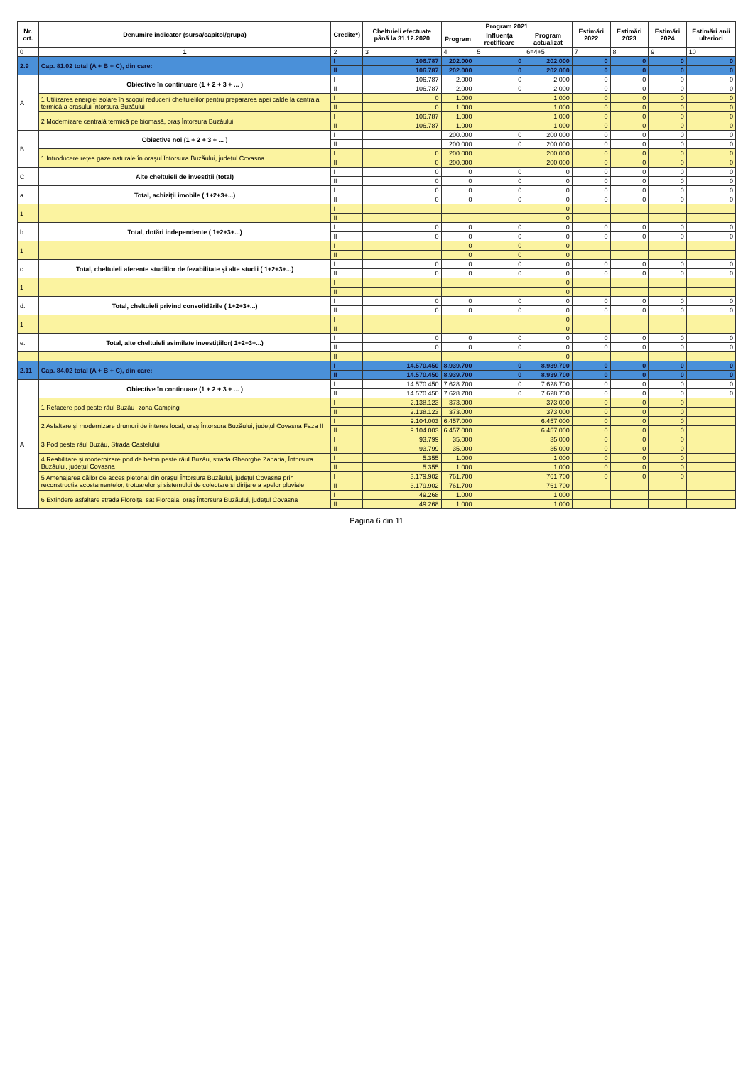| Nr. crt. | Denumire indicator (sursa/capitol/grupa) | Credite*) | Cheltuieli efectuate până la 31.12.2020 | Program 2021 | | | Estimări 2022 | Estimări 2023 | Estimări 2024 | Estimări anii ulteriori |
| --- | --- | --- | --- | --- | --- | --- | --- | --- | --- | --- |
| | | | | Program | Influența rectificare | Program actualizat | | | | |
| 0 | 1 | 2 | 3 | 4 | 5 | 6=4+5 | 7 | 8 | 9 | 10 |
| 2.9 | Cap. 81.02 total (A + B + C), din care: | I | 106.787 | 202.000 | 0 | 202.000 | 0 | 0 | 0 | 0 |
| | | II | 106.787 | 202.000 | 0 | 202.000 | 0 | 0 | 0 | 0 |
| A | Obiective în continuare (1 + 2 + 3 + ... ) | I | 106.787 | 2.000 | 0 | 2.000 | 0 | 0 | 0 | 0 |
| | | II | 106.787 | 2.000 | 0 | 2.000 | 0 | 0 | 0 | 0 |
| | 1 Utilizarea energiei solare în scopul reducerii cheltuielilor pentru prepararea apei calde la centrala termică a orașului Întorsura Buzăului | I | 0 | 1.000 | | 1.000 | 0 | 0 | 0 | 0 |
| | | II | 0 | 1.000 | | 1.000 | 0 | 0 | 0 | 0 |
| | 2 Modernizare centrală termică pe biomasă, oraș Întorsura Buzăului | I | 106.787 | 1.000 | | 1.000 | 0 | 0 | 0 | 0 |
| | | II | 106.787 | 1.000 | | 1.000 | 0 | 0 | 0 | 0 |
| B | Obiective noi (1 + 2 + 3 + ... ) | I | | 200.000 | 0 | 200.000 | 0 | 0 | 0 | 0 |
| | | II | | 200.000 | 0 | 200.000 | 0 | 0 | 0 | 0 |
| | 1 Introducere rețea gaze naturale în orașul Întorsura Buzăului, județul Covasna | I | 0 | 200.000 | | 200.000 | 0 | 0 | 0 | 0 |
| | | II | 0 | 200.000 | | 200.000 | 0 | 0 | 0 | 0 |
| C | Alte cheltuieli de investiții (total) | I | 0 | 0 | 0 | 0 | 0 | 0 | 0 | 0 |
| | | II | 0 | 0 | 0 | 0 | 0 | 0 | 0 | 0 |
| a. | Total, achiziții imobile ( 1+2+3+...) | I | 0 | 0 | 0 | 0 | 0 | 0 | 0 | 0 |
| | | II | 0 | 0 | 0 | 0 | 0 | 0 | 0 | 0 |
| 1 | | I | | | | 0 | | | | |
| | | II | | | | 0 | | | | |
| b. | Total, dotări independente ( 1+2+3+...) | I | 0 | 0 | 0 | 0 | 0 | 0 | 0 | 0 |
| | | II | 0 | 0 | 0 | 0 | 0 | 0 | 0 | 0 |
| 1 | | I | | 0 | 0 | 0 | | | | |
| | | II | | 0 | 0 | 0 | | | | |
| c. | Total, cheltuieli aferente studiilor de fezabilitate și alte studii ( 1+2+3+...) | I | 0 | 0 | 0 | 0 | 0 | 0 | 0 | 0 |
| | | II | 0 | 0 | 0 | 0 | 0 | 0 | 0 | 0 |
| 1 | | I | | | | 0 | | | | |
| | | II | | | | 0 | | | | |
| d. | Total, cheltuieli privind consolidările ( 1+2+3+...) | I | 0 | 0 | 0 | 0 | 0 | 0 | 0 | 0 |
| | | II | 0 | 0 | 0 | 0 | 0 | 0 | 0 | 0 |
| 1 | | I | | | | 0 | | | | |
| | | II | | | | 0 | | | | |
| e. | Total, alte cheltuieli asimilate investițiilor( 1+2+3+...) | I | 0 | 0 | 0 | 0 | 0 | 0 | 0 | 0 |
| | | II | 0 | 0 | 0 | 0 | 0 | 0 | 0 | 0 |
| | | II | | | | 0 | | | | |
| 2.11 | Cap. 84.02 total (A + B + C), din care: | I | 14.570.450 | 8.939.700 | 0 | 8.939.700 | 0 | 0 | 0 | 0 |
| | | II | 14.570.450 | 8.939.700 | 0 | 8.939.700 | 0 | 0 | 0 | 0 |
| A | Obiective în continuare (1 + 2 + 3 + ... ) | I | 14.570.450 | 7.628.700 | 0 | 7.628.700 | 0 | 0 | 0 | 0 |
| | | II | 14.570.450 | 7.628.700 | 0 | 7.628.700 | 0 | 0 | 0 | 0 |
| | 1 Refacere pod peste râul Buzău- zona Camping | I | 2.138.123 | 373.000 | | 373.000 | 0 | 0 | 0 | |
| | | II | 2.138.123 | 373.000 | | 373.000 | 0 | 0 | 0 | |
| | 2 Asfaltare și modernizare drumuri de interes local, oraș Întorsura Buzăului, județul Covasna Faza II | I | 9.104.003 | 6.457.000 | | 6.457.000 | 0 | 0 | 0 | |
| | | II | 9.104.003 | 6.457.000 | | 6.457.000 | 0 | 0 | 0 | |
| | 3 Pod peste râul Buzău, Strada Castelului | I | 93.799 | 35.000 | | 35.000 | 0 | 0 | 0 | |
| | | II | 93.799 | 35.000 | | 35.000 | 0 | 0 | 0 | |
| | 4 Reabilitare și modernizare pod de beton peste râul Buzău, strada Gheorghe Zaharia, Întorsura Buzăului, județul Covasna | I | 5.355 | 1.000 | | 1.000 | 0 | 0 | 0 | |
| | | II | 5.355 | 1.000 | | 1.000 | 0 | 0 | 0 | |
| | 5 Amenajarea căilor de acces pietonal din orașul Întorsura Buzăului, județul Covasna prin reconstrucția acostamentelor, trotuarelor și sistemului de colectare și dirijare a apelor pluviale | I | 3.179.902 | 761.700 | | 761.700 | 0 | 0 | 0 | |
| | | II | 3.179.902 | 761.700 | | 761.700 | | | | |
| | 6 Extindere asfaltare strada Floroița, sat Floroaia, oraș Întorsura Buzăului, județul Covasna | I | 49.268 | 1.000 | | 1.000 | | | | |
| | | II | 49.268 | 1.000 | | 1.000 | | | | |
Pagina 6 din 11